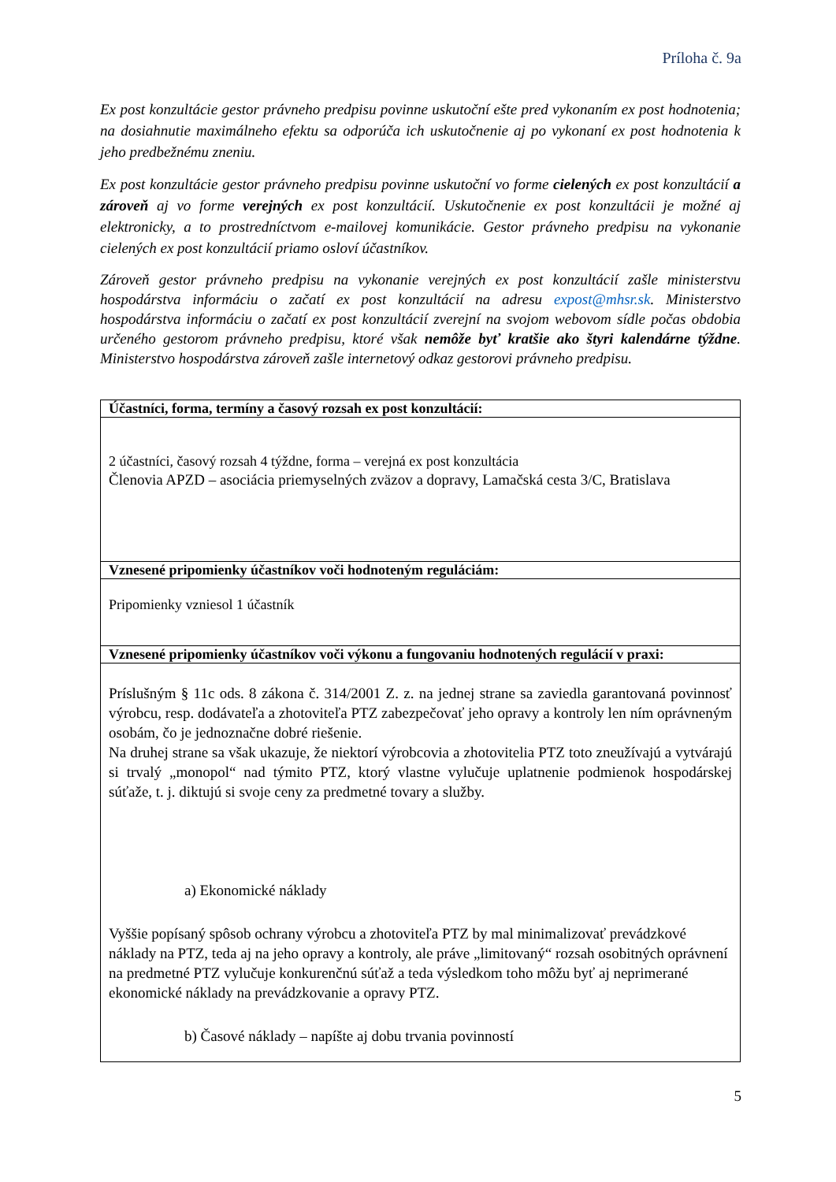Príloha č. 9a
Ex post konzultácie gestor právneho predpisu povinne uskutoční ešte pred vykonaním ex post hodnotenia; na dosiahnutie maximálneho efektu sa odporúča ich uskutočnenie aj po vykonaní ex post hodnotenia k jeho predbežnému zneniu.
Ex post konzultácie gestor právneho predpisu povinne uskutoční vo forme cielených ex post konzultácií a zároveň aj vo forme verejných ex post konzultácií. Uskutočnenie ex post konzultácii je možné aj elektronicky, a to prostredníctvom e-mailovej komunikácie. Gestor právneho predpisu na vykonanie cielených ex post konzultácií priamo osloví účastníkov.
Zároveň gestor právneho predpisu na vykonanie verejných ex post konzultácií zašle ministerstvu hospodárstva informáciu o začatí ex post konzultácií na adresu expost@mhsr.sk. Ministerstvo hospodárstva informáciu o začatí ex post konzultácií zverejní na svojom webovom sídle počas obdobia určeného gestorom právneho predpisu, ktoré však nemôže byť kratšie ako štyri kalendárne týždne. Ministerstvo hospodárstva zároveň zašle internetový odkaz gestorovi právneho predpisu.
| Účastníci, forma, termíny a časový rozsah ex post konzultácií: |
| --- |
| 2 účastníci, časový rozsah 4 týždne, forma – verejná ex post konzultácia Členovia APZD – asociácia priemyselných zväzov a dopravy, Lamačská cesta 3/C, Bratislava |
| Vznesené pripomienky účastníkov voči hodnoteným reguláciám: |
| Pripomienky vzniesol 1 účastník |
| Vznesené pripomienky účastníkov voči výkonu a fungovaniu hodnotených regulácií v praxi: |
| Príslušným § 11c ods. 8 zákona č. 314/2001 Z. z. na jednej strane sa zaviedla garantovaná povinnosť výrobcu, resp. dodávateľa a zhotoviteľa PTZ zabezpečovať jeho opravy a kontroly len ním oprávneným osobám, čo je jednoznačne dobré riešenie. Na druhej strane sa však ukazuje, že niektorí výrobcovia a zhotovitelia PTZ toto zneužívajú a vytvárajú si trvalý „monopol“ nad týmito PTZ, ktorý vlastne vylučuje uplatnenie podmienok hospodárskej súťaže, t. j. diktujú si svoje ceny za predmetné tovary a služby. a) Ekonomické náklady Vyššie popísaný spôsob ochrany výrobcu a zhotoviteľa PTZ by mal minimalizovať prevádzkové náklady na PTZ, teda aj na jeho opravy a kontroly, ale práve „limitovaný“ rozsah osobitných oprávnení na predmetné PTZ vylučuje konkurenčnú súťaž a teda výsledkom toho môžu byť aj neprimerané ekonomické náklady na prevádzkovanie a opravy PTZ. b) Časové náklady – napíšte aj dobu trvania povinností |
5